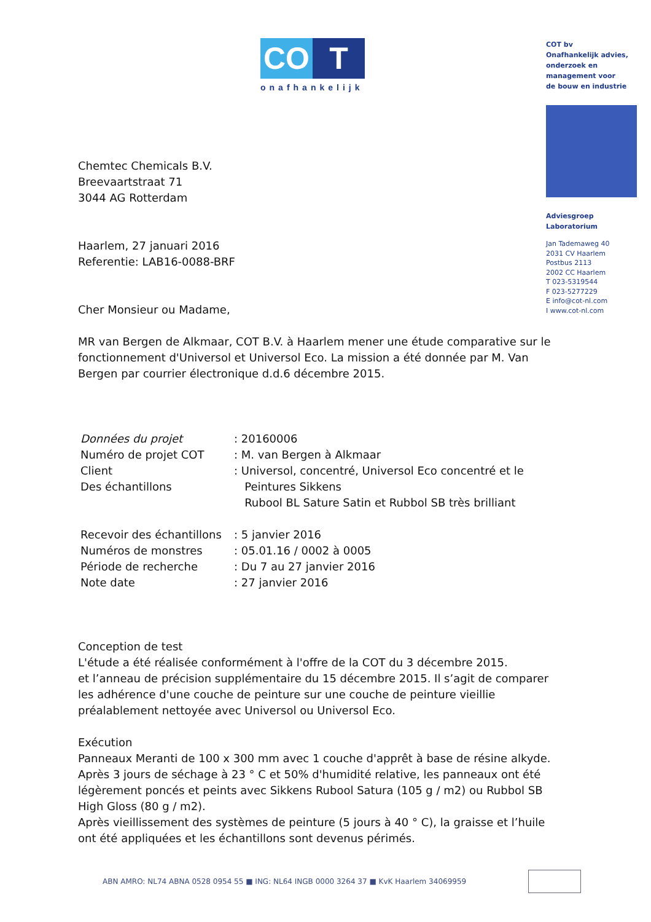CO T
onafhankelijk
COT bv
Onafhankelijk advies,
onderzoek en
management voor
de bouw en industrie
Adviesgroep
Laboratorium
Jan Tademaweg 40
2031 CV Haarlem
Postbus 2113
2002 CC Haarlem
T 023-5319544
F 023-5277229
E info@cot-nl.com
I www.cot-nl.com
Chemtec Chemicals B.V.
Breevaartstraat 71
3044 AG Rotterdam
Haarlem, 27 januari 2016
Referentie: LAB16-0088-BRF
Cher Monsieur ou Madame,
MR van Bergen de Alkmaar, COT B.V. à Haarlem mener une étude comparative sur le fonctionnement d'Universol et Universol Eco. La mission a été donnée par M. Van Bergen par courrier électronique d.d.6 décembre 2015.
| Données du projet | : 20160006 |
| Numéro de projet COT | : M. van Bergen à Alkmaar |
| Client | : Universol, concentré, Universol Eco concentré et le |
| Des échantillons | Peintures Sikkens |
| | Rubool BL Sature Satin et Rubbol SB très brilliant |
| Recevoir des échantillons | : 5 janvier 2016 |
| Numéros de monstres | : 05.01.16 / 0002 à 0005 |
| Période de recherche | : Du 7 au 27 janvier 2016 |
| Note date | : 27 janvier 2016 |
Conception de test
L'étude a été réalisée conformément à l'offre de la COT du 3 décembre 2015.
et l’anneau de précision supplémentaire du 15 décembre 2015. Il s’agit de comparer les adhérence d'une couche de peinture sur une couche de peinture vieillie préalablement nettoyée avec Universol ou Universol Eco.
Exécution
Panneaux Meranti de 100 x 300 mm avec 1 couche d'apprêt à base de résine alkyde.
Après 3 jours de séchage à 23 ° C et 50% d'humidité relative, les panneaux ont été légèrement poncés et peints avec Sikkens Rubool Satura (105 g / m2) ou Rubbol SB High Gloss (80 g / m2).
Après vieillissement des systèmes de peinture (5 jours à 40 ° C), la graisse et l’huile ont été appliquées et les échantillons sont devenus périmés.
ABN AMRO: NL74 ABNA 0528 0954 55 ■ ING: NL64 INGB 0000 3264 37 ■ KvK Haarlem 34069959